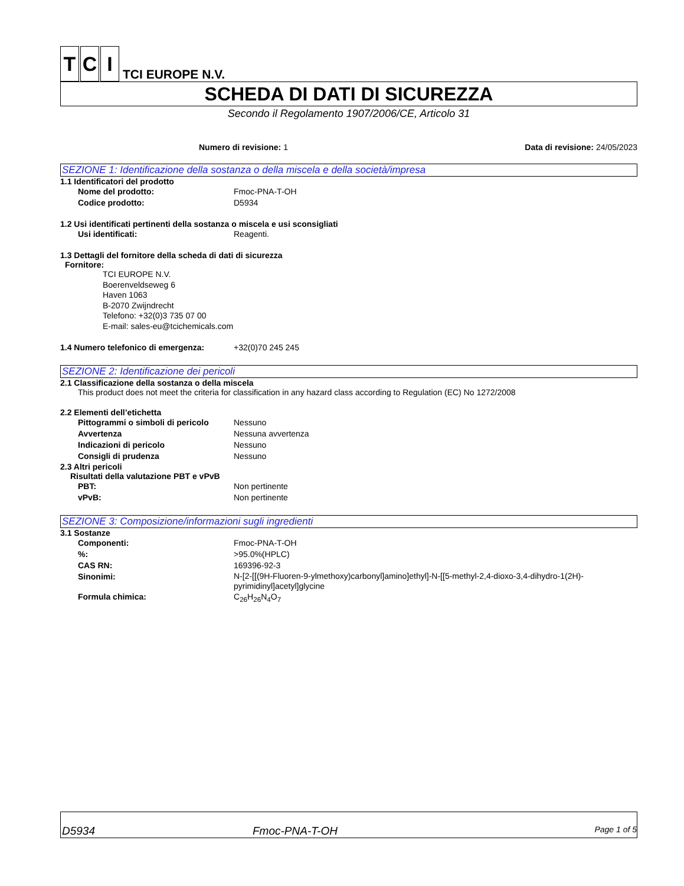T C I TCI EUROPE N.V.
SCHEDA DI DATI DI SICUREZZA
Secondo il Regolamento 1907/2006/CE, Articolo 31
Numero di revisione: 1 Data di revisione: 24/05/2023
SEZIONE 1: Identificazione della sostanza o della miscela e della società/impresa
1.1 Identificatori del prodotto
Nome del prodotto: Fmoc-PNA-T-OH
Codice prodotto: D5934
1.2 Usi identificati pertinenti della sostanza o miscela e usi sconsigliati
Usi identificati: Reagenti.
1.3 Dettagli del fornitore della scheda di dati di sicurezza
Fornitore:
TCI EUROPE N.V.
Boerenveldseweg 6
Haven 1063
B-2070 Zwijndrecht
Telefono: +32(0)3 735 07 00
E-mail: sales-eu@tcichemicals.com
1.4 Numero telefonico di emergenza: +32(0)70 245 245
SEZIONE 2: Identificazione dei pericoli
2.1 Classificazione della sostanza o della miscela
This product does not meet the criteria for classification in any hazard class according to Regulation (EC) No 1272/2008
2.2 Elementi dell’etichetta
Pittogrammi o simboli di pericolo Nessuno
Avvertenza Nessuna avvertenza
Indicazioni di pericolo Nessuno
Consigli di prudenza Nessuno
2.3 Altri pericoli
Risultati della valutazione PBT e vPvB
PBT: Non pertinente
vPvB: Non pertinente
SEZIONE 3: Composizione/informazioni sugli ingredienti
3.1 Sostanze
Componenti: Fmoc-PNA-T-OH
%: >95.0%(HPLC)
CAS RN: 169396-92-3
Sinonimi: N-[2-[[(9H-Fluoren-9-ylmethoxy)carbonyl]amino]ethyl]-N-[[5-methyl-2,4-dioxo-3,4-dihydro-1(2H)-pyrimidinyl]acetyl]glycine
Formula chimica: C<sub>26</sub>H<sub>26</sub>N<sub>4</sub>O<sub>7</sub>
D5934 Fmoc-PNA-T-OH Page 1 of 5